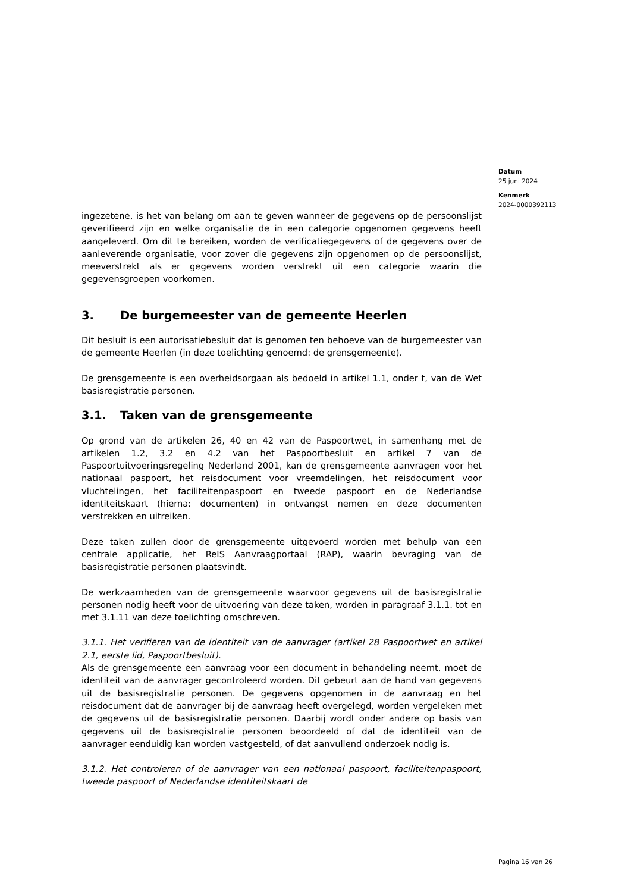Datum
25 juni 2024
Kenmerk
2024-0000392113
ingezetene, is het van belang om aan te geven wanneer de gegevens op de persoonslijst geverifieerd zijn en welke organisatie de in een categorie opgenomen gegevens heeft aangeleverd. Om dit te bereiken, worden de verificatiegegevens of de gegevens over de aanleverende organisatie, voor zover die gegevens zijn opgenomen op de persoonslijst, meeverstrekt als er gegevens worden verstrekt uit een categorie waarin die gegevensgroepen voorkomen.
3. De burgemeester van de gemeente Heerlen
Dit besluit is een autorisatiebesluit dat is genomen ten behoeve van de burgemeester van de gemeente Heerlen (in deze toelichting genoemd: de grensgemeente).
De grensgemeente is een overheidsorgaan als bedoeld in artikel 1.1, onder t, van de Wet basisregistratie personen.
3.1. Taken van de grensgemeente
Op grond van de artikelen 26, 40 en 42 van de Paspoortwet, in samenhang met de artikelen 1.2, 3.2 en 4.2 van het Paspoortbesluit en artikel 7 van de Paspoortuitvoeringsregeling Nederland 2001, kan de grensgemeente aanvragen voor het nationaal paspoort, het reisdocument voor vreemdelingen, het reisdocument voor vluchtelingen, het faciliteitenpaspoort en tweede paspoort en de Nederlandse identiteitskaart (hierna: documenten) in ontvangst nemen en deze documenten verstrekken en uitreiken.
Deze taken zullen door de grensgemeente uitgevoerd worden met behulp van een centrale applicatie, het ReIS Aanvraagportaal (RAP), waarin bevraging van de basisregistratie personen plaatsvindt.
De werkzaamheden van de grensgemeente waarvoor gegevens uit de basisregistratie personen nodig heeft voor de uitvoering van deze taken, worden in paragraaf 3.1.1. tot en met 3.1.11 van deze toelichting omschreven.
3.1.1. Het verifiëren van de identiteit van de aanvrager (artikel 28 Paspoortwet en artikel 2.1, eerste lid, Paspoortbesluit).
Als de grensgemeente een aanvraag voor een document in behandeling neemt, moet de identiteit van de aanvrager gecontroleerd worden. Dit gebeurt aan de hand van gegevens uit de basisregistratie personen. De gegevens opgenomen in de aanvraag en het reisdocument dat de aanvrager bij de aanvraag heeft overgelegd, worden vergeleken met de gegevens uit de basisregistratie personen. Daarbij wordt onder andere op basis van gegevens uit de basisregistratie personen beoordeeld of dat de identiteit van de aanvrager eenduidig kan worden vastgesteld, of dat aanvullend onderzoek nodig is.
3.1.2. Het controleren of de aanvrager van een nationaal paspoort, faciliteitenpaspoort, tweede paspoort of Nederlandse identiteitskaart de
Pagina 16 van 26